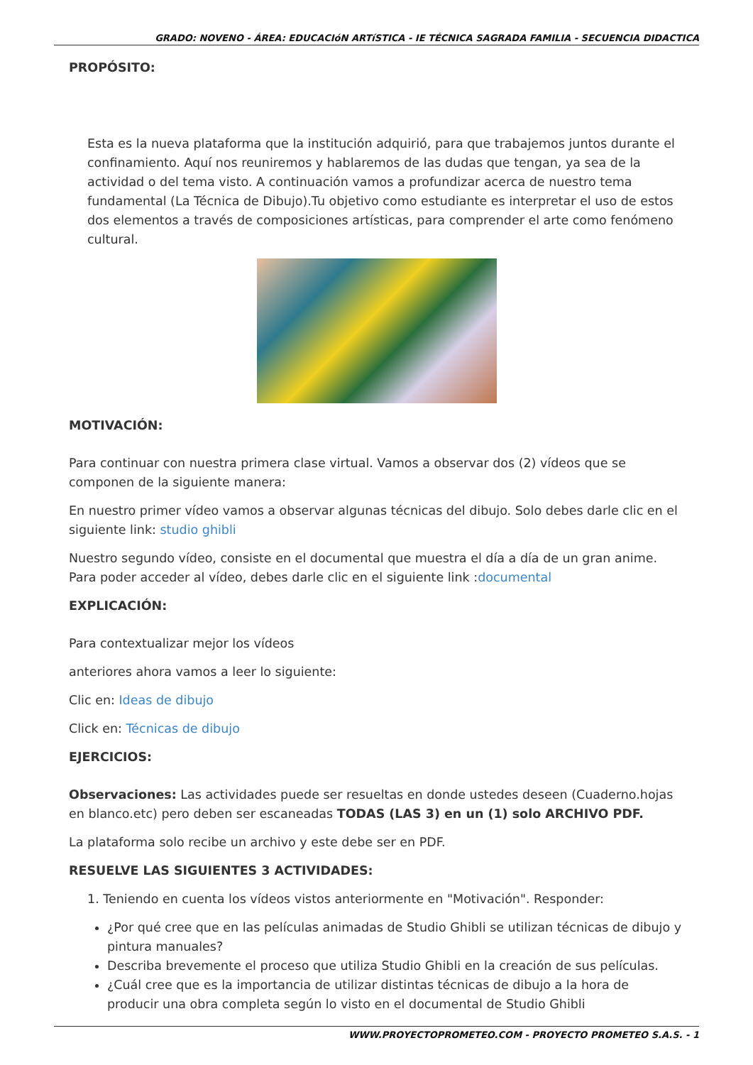GRADO: NOVENO - ÁREA: EDUCACIóN ARTíSTICA - IE TÉCNICA SAGRADA FAMILIA - SECUENCIA DIDACTICA
PROPÓSITO:
Esta es la nueva plataforma que la institución adquirió, para que trabajemos juntos durante el confinamiento. Aquí nos reuniremos y hablaremos de las dudas que tengan, ya sea de la actividad o del tema visto. A continuación vamos a profundizar acerca de nuestro tema fundamental (La Técnica de Dibujo).Tu objetivo como estudiante es interpretar el uso de estos dos elementos a través de composiciones artísticas, para comprender el arte como fenómeno cultural.
MOTIVACIÓN:
Para continuar con nuestra primera clase virtual. Vamos a observar dos (2) vídeos que se componen de la siguiente manera:
En nuestro primer vídeo vamos a observar algunas técnicas del dibujo. Solo debes darle clic en el siguiente link: studio ghibli
Nuestro segundo vídeo, consiste en el documental que muestra el día a día de un gran anime. Para poder acceder al vídeo, debes darle clic en el siguiente link :documental
EXPLICACIÓN:
Para contextualizar mejor los vídeos
anteriores ahora vamos a leer lo siguiente:
Clic en: Ideas de dibujo
Click en: Técnicas de dibujo
EJERCICIOS:
Observaciones: Las actividades puede ser resueltas en donde ustedes deseen (Cuaderno.hojas en blanco.etc) pero deben ser escaneadas TODAS (LAS 3) en un (1) solo ARCHIVO PDF.
La plataforma solo recibe un archivo y este debe ser en PDF.
RESUELVE LAS SIGUIENTES 3 ACTIVIDADES:
1. Teniendo en cuenta los vídeos vistos anteriormente en "Motivación". Responder:
¿Por qué cree que en las películas animadas de Studio Ghibli se utilizan técnicas de dibujo y pintura manuales?
Describa brevemente el proceso que utiliza Studio Ghibli en la creación de sus películas.
¿Cuál cree que es la importancia de utilizar distintas técnicas de dibujo a la hora de producir una obra completa según lo visto en el documental de Studio Ghibli
WWW.PROYECTOPROMETEO.COM - PROYECTO PROMETEO S.A.S. - 1